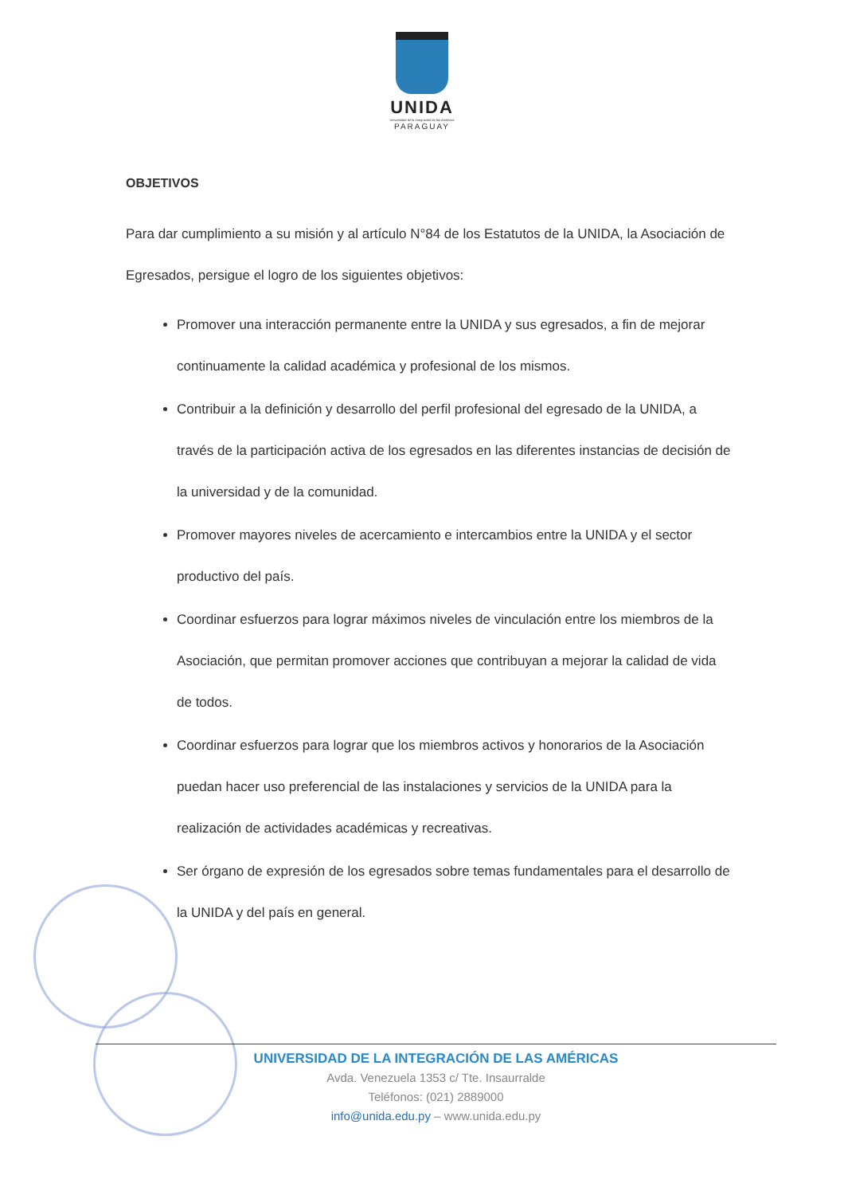UNIDA
Universidad de la Integración de las Américas
PARAGUAY
OBJETIVOS
Para dar cumplimiento a su misión y al artículo N°84 de los Estatutos de la UNIDA, la Asociación de Egresados, persigue el logro de los siguientes objetivos:
Promover una interacción permanente entre la UNIDA y sus egresados, a fin de mejorar continuamente la calidad académica y profesional de los mismos.
Contribuir a la definición y desarrollo del perfil profesional del egresado de la UNIDA, a través de la participación activa de los egresados en las diferentes instancias de decisión de la universidad y de la comunidad.
Promover mayores niveles de acercamiento e intercambios entre la UNIDA y el sector productivo del país.
Coordinar esfuerzos para lograr máximos niveles de vinculación entre los miembros de la Asociación, que permitan promover acciones que contribuyan a mejorar la calidad de vida de todos.
Coordinar esfuerzos para lograr que los miembros activos y honorarios de la Asociación puedan hacer uso preferencial de las instalaciones y servicios de la UNIDA para la realización de actividades académicas y recreativas.
Ser órgano de expresión de los egresados sobre temas fundamentales para el desarrollo de la UNIDA y del país en general.
UNIVERSIDAD DE LA INTEGRACIÓN DE LAS AMÉRICAS
Avda. Venezuela 1353 c/ Tte. Insaurralde
Teléfonos: (021) 2889000
info@unida.edu.py – www.unida.edu.py